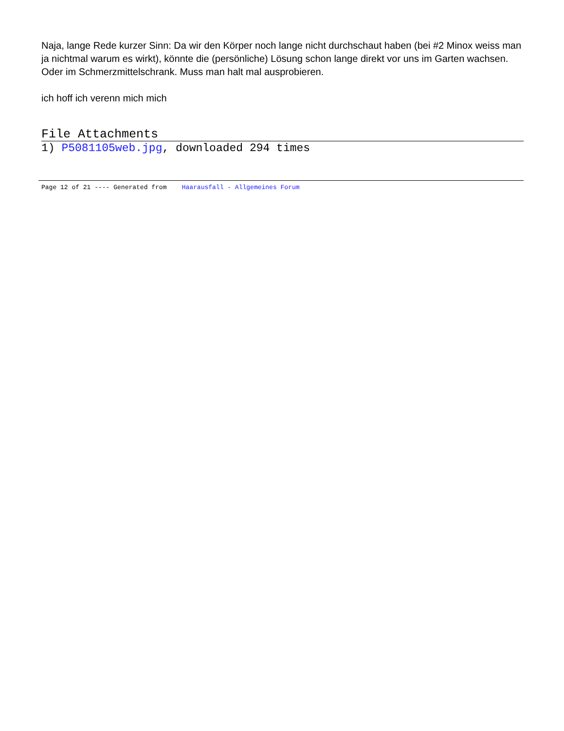Naja, lange Rede kurzer Sinn: Da wir den Körper noch lange nicht durchschaut haben (bei #2 Minox weiss man ja nichtmal warum es wirkt), könnte die (persönliche) Lösung schon lange direkt vor uns im Garten wachsen. Oder im Schmerzmittelschrank. Muss man halt mal ausprobieren.
ich hoff ich verenn mich mich
File Attachments
1) P5081105web.jpg, downloaded 294 times
Page 12 of 21 ---- Generated from Haarausfall - Allgemeines Forum